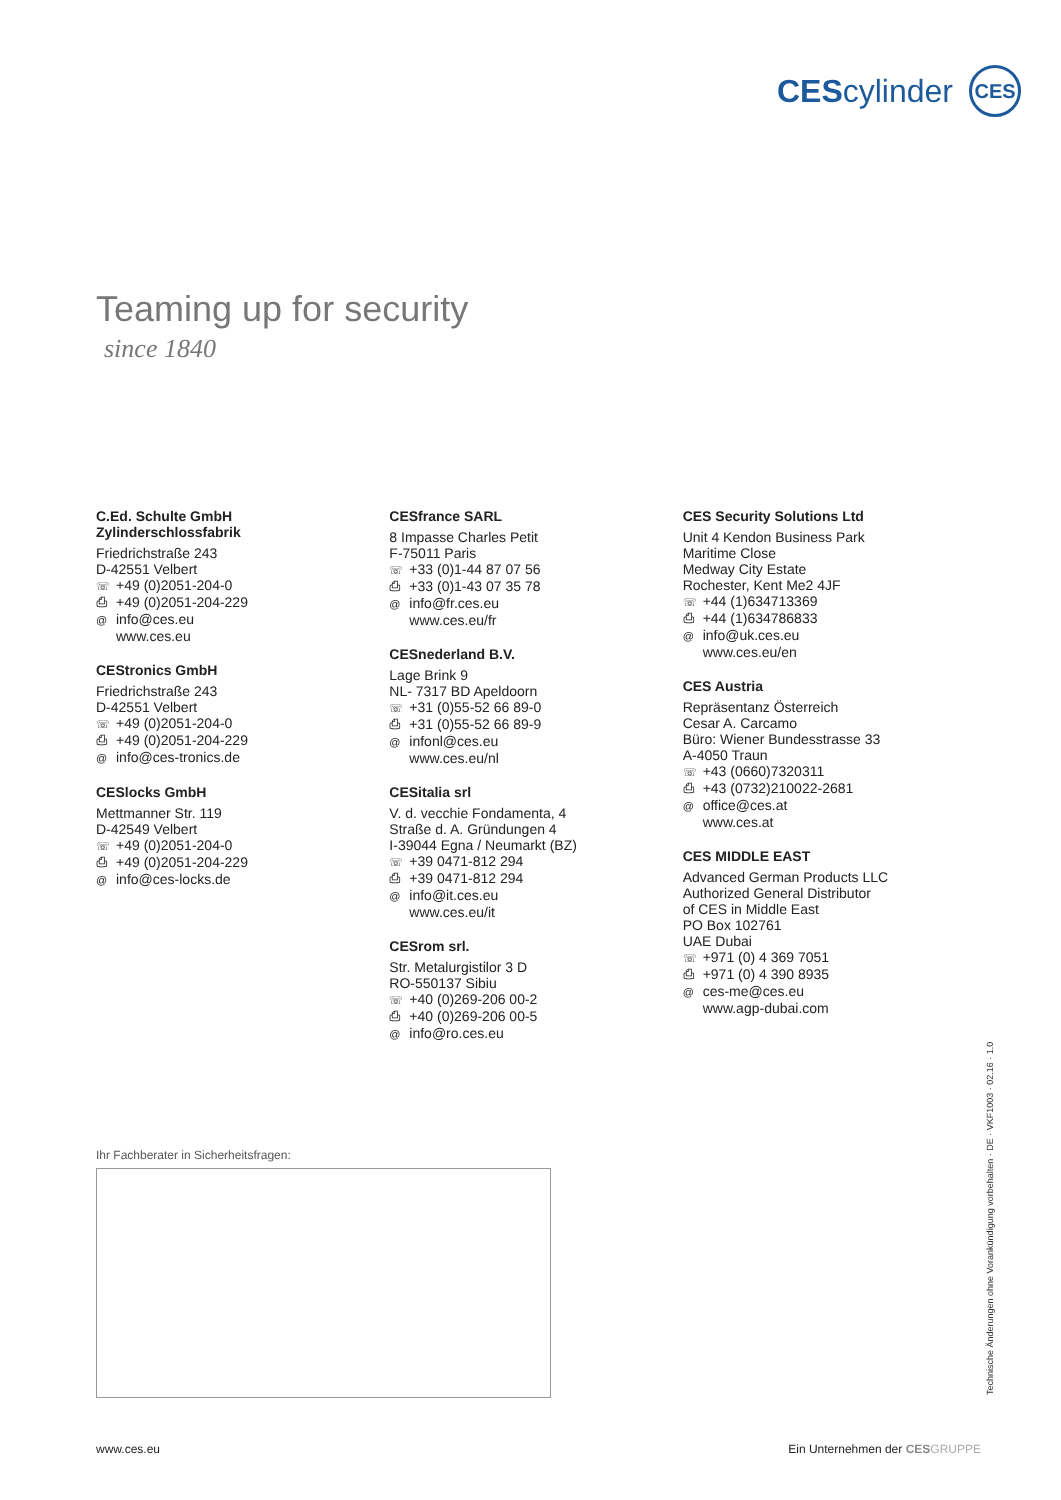CEScylinder
CES
Teaming up for security
since 1840
C.Ed. Schulte GmbH
Zylinderschlossfabrik
Friedrichstraße 243
D-42551 Velbert
☏ +49 (0)2051-204-0
⎙ +49 (0)2051-204-229
@ info@ces.eu
www.ces.eu
CEStronics GmbH
Friedrichstraße 243
D-42551 Velbert
☏ +49 (0)2051-204-0
⎙ +49 (0)2051-204-229
@ info@ces-tronics.de
CESlocks GmbH
Mettmanner Str. 119
D-42549 Velbert
☏ +49 (0)2051-204-0
⎙ +49 (0)2051-204-229
@ info@ces-locks.de
CESfrance SARL
8 Impasse Charles Petit
F-75011 Paris
☏ +33 (0)1-44 87 07 56
⎙ +33 (0)1-43 07 35 78
@ info@fr.ces.eu
www.ces.eu/fr
CESnederland B.V.
Lage Brink 9
NL- 7317 BD Apeldoorn
☏ +31 (0)55-52 66 89-0
⎙ +31 (0)55-52 66 89-9
@ infonl@ces.eu
www.ces.eu/nl
CESitalia srl
V. d. vecchie Fondamenta, 4
Straße d. A. Gründungen 4
I-39044 Egna / Neumarkt (BZ)
☏ +39 0471-812 294
⎙ +39 0471-812 294
@ info@it.ces.eu
www.ces.eu/it
CESrom srl.
Str. Metalurgistilor 3 D
RO-550137 Sibiu
☏ +40 (0)269-206 00-2
⎙ +40 (0)269-206 00-5
@ info@ro.ces.eu
CES Security Solutions Ltd
Unit 4 Kendon Business Park
Maritime Close
Medway City Estate
Rochester, Kent Me2 4JF
☏ +44 (1)634713369
⎙ +44 (1)634786833
@ info@uk.ces.eu
www.ces.eu/en
CES Austria
Repräsentanz Österreich
Cesar A. Carcamo
Büro: Wiener Bundesstrasse 33
A-4050 Traun
☏ +43 (0660)7320311
⎙ +43 (0732)210022-2681
@ office@ces.at
www.ces.at
CES MIDDLE EAST
Advanced German Products LLC
Authorized General Distributor
of CES in Middle East
PO Box 102761
UAE Dubai
☏ +971 (0) 4 369 7051
⎙ +971 (0) 4 390 8935
@ ces-me@ces.eu
www.agp-dubai.com
Ihr Fachberater in Sicherheitsfragen:
Technische Änderungen ohne Vorankündigung vorbehalten · DE · VKF1003 · 02.16 · 1.0
www.ces.eu Ein Unternehmen der CES GRUPPE